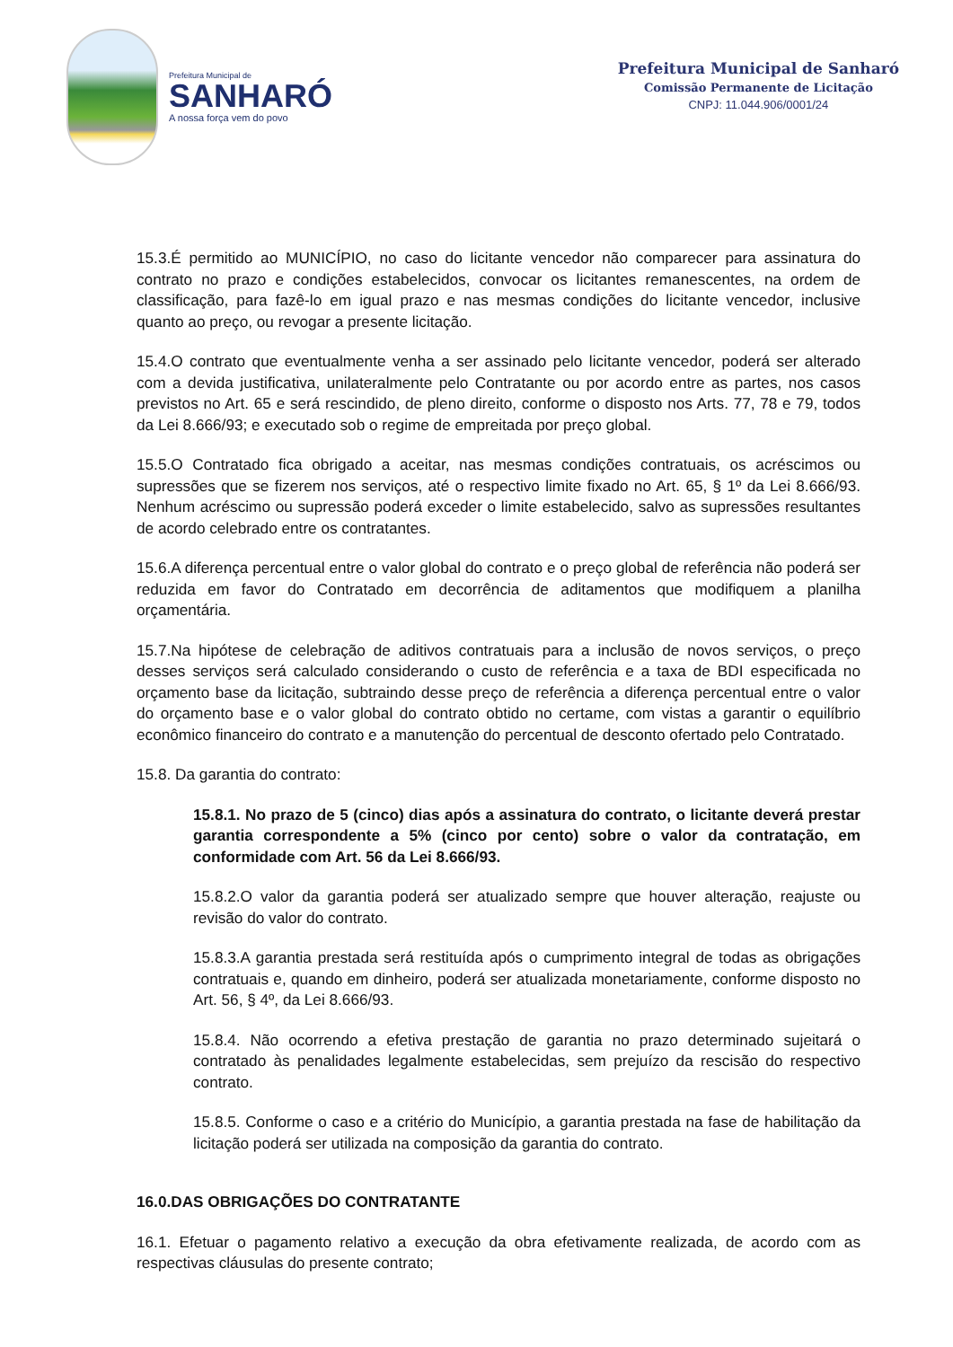Prefeitura Municipal de
SANHARÓ
A nossa força vem do povo
Prefeitura Municipal de Sanharó
Comissão Permanente de Licitação
CNPJ: 11.044.906/0001/24
15.3.É permitido ao MUNICÍPIO, no caso do licitante vencedor não comparecer para assinatura do contrato no prazo e condições estabelecidos, convocar os licitantes remanescentes, na ordem de classificação, para fazê-lo em igual prazo e nas mesmas condições do licitante vencedor, inclusive quanto ao preço, ou revogar a presente licitação.
15.4.O contrato que eventualmente venha a ser assinado pelo licitante vencedor, poderá ser alterado com a devida justificativa, unilateralmente pelo Contratante ou por acordo entre as partes, nos casos previstos no Art. 65 e será rescindido, de pleno direito, conforme o disposto nos Arts. 77, 78 e 79, todos da Lei 8.666/93; e executado sob o regime de empreitada por preço global.
15.5.O Contratado fica obrigado a aceitar, nas mesmas condições contratuais, os acréscimos ou supressões que se fizerem nos serviços, até o respectivo limite fixado no Art. 65, § 1º da Lei 8.666/93. Nenhum acréscimo ou supressão poderá exceder o limite estabelecido, salvo as supressões resultantes de acordo celebrado entre os contratantes.
15.6.A diferença percentual entre o valor global do contrato e o preço global de referência não poderá ser reduzida em favor do Contratado em decorrência de aditamentos que modifiquem a planilha orçamentária.
15.7.Na hipótese de celebração de aditivos contratuais para a inclusão de novos serviços, o preço desses serviços será calculado considerando o custo de referência e a taxa de BDI especificada no orçamento base da licitação, subtraindo desse preço de referência a diferença percentual entre o valor do orçamento base e o valor global do contrato obtido no certame, com vistas a garantir o equilíbrio econômico financeiro do contrato e a manutenção do percentual de desconto ofertado pelo Contratado.
15.8. Da garantia do contrato:
15.8.1. No prazo de 5 (cinco) dias após a assinatura do contrato, o licitante deverá prestar garantia correspondente a 5% (cinco por cento) sobre o valor da contratação, em conformidade com Art. 56 da Lei 8.666/93.
15.8.2.O valor da garantia poderá ser atualizado sempre que houver alteração, reajuste ou revisão do valor do contrato.
15.8.3.A garantia prestada será restituída após o cumprimento integral de todas as obrigações contratuais e, quando em dinheiro, poderá ser atualizada monetariamente, conforme disposto no Art. 56, § 4º, da Lei 8.666/93.
15.8.4. Não ocorrendo a efetiva prestação de garantia no prazo determinado sujeitará o contratado às penalidades legalmente estabelecidas, sem prejuízo da rescisão do respectivo contrato.
15.8.5. Conforme o caso e a critério do Município, a garantia prestada na fase de habilitação da licitação poderá ser utilizada na composição da garantia do contrato.
16.0.DAS OBRIGAÇÕES DO CONTRATANTE
16.1. Efetuar o pagamento relativo a execução da obra efetivamente realizada, de acordo com as respectivas cláusulas do presente contrato;